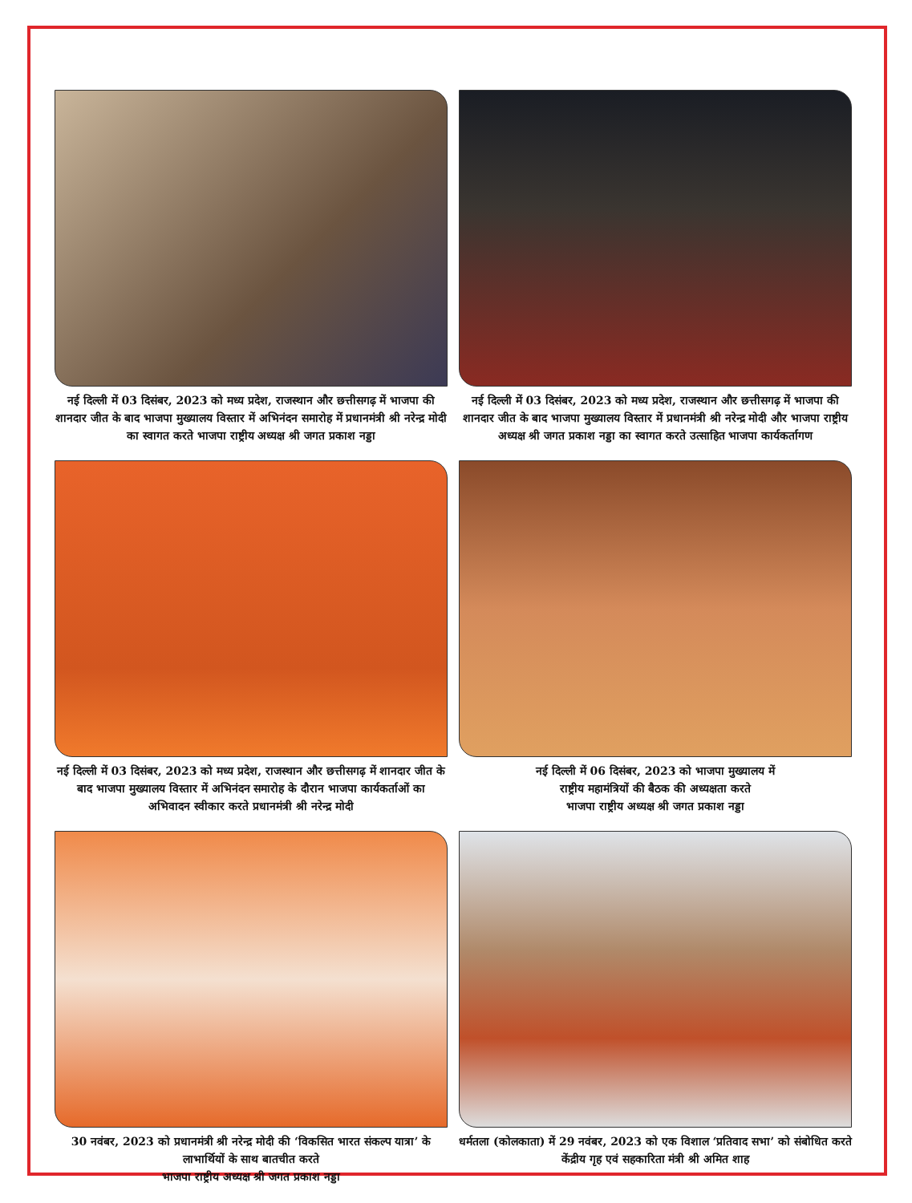नई दिल्ली में 03 दिसंबर, 2023 को मध्य प्रदेश, राजस्थान और छत्तीसगढ़ में भाजपा की शानदार जीत के बाद भाजपा मुख्यालय विस्तार में अभिनंदन समारोह में प्रधानमंत्री श्री नरेन्द्र मोदी का स्वागत करते भाजपा राष्ट्रीय अध्यक्ष श्री जगत प्रकाश नड्डा
नई दिल्ली में 03 दिसंबर, 2023 को मध्य प्रदेश, राजस्थान और छत्तीसगढ़ में भाजपा की शानदार जीत के बाद भाजपा मुख्यालय विस्तार में प्रधानमंत्री श्री नरेन्द्र मोदी और भाजपा राष्ट्रीय अध्यक्ष श्री जगत प्रकाश नड्डा का स्वागत करते उत्साहित भाजपा कार्यकर्तागण
नई दिल्ली में 03 दिसंबर, 2023 को मध्य प्रदेश, राजस्थान और छत्तीसगढ़ में शानदार जीत के बाद भाजपा मुख्यालय विस्तार में अभिनंदन समारोह के दौरान भाजपा कार्यकर्ताओं का अभिवादन स्वीकार करते प्रधानमंत्री श्री नरेन्द्र मोदी
नई दिल्ली में 06 दिसंबर, 2023 को भाजपा मुख्यालय में
राष्ट्रीय महामंत्रियों की बैठक की अध्यक्षता करते
भाजपा राष्ट्रीय अध्यक्ष श्री जगत प्रकाश नड्डा
30 नवंबर, 2023 को प्रधानमंत्री श्री नरेन्द्र मोदी की ‘विकसित भारत संकल्प यात्रा’ के लाभार्थियों के साथ बातचीत करते
भाजपा राष्ट्रीय अध्यक्ष श्री जगत प्रकाश नड्डा
धर्मतला (कोलकाता) में 29 नवंबर, 2023 को एक विशाल ‘प्रतिवाद सभा’ को संबोधित करते केंद्रीय गृह एवं सहकारिता मंत्री श्री अमित शाह